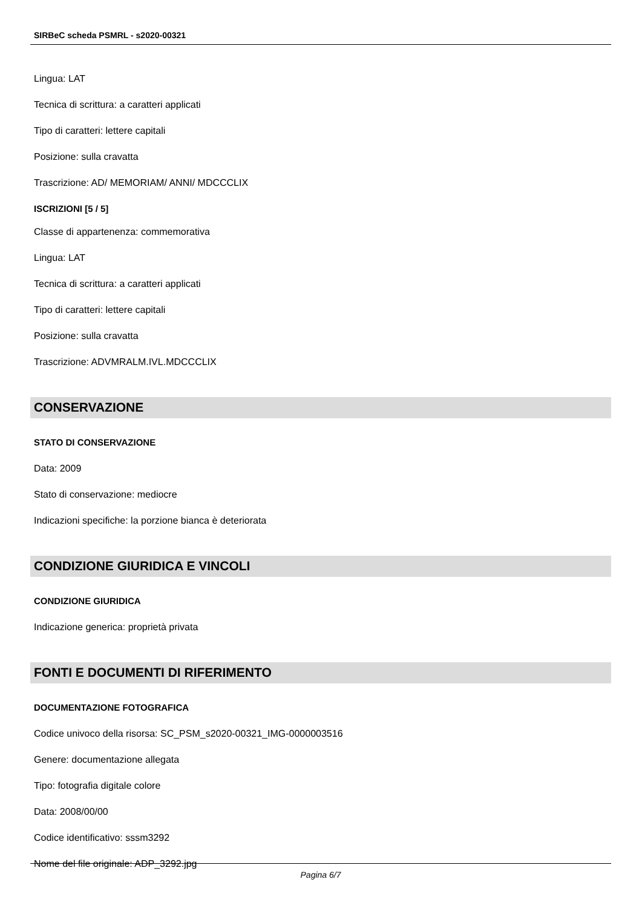SIRBeC scheda PSMRL - s2020-00321
Lingua: LAT
Tecnica di scrittura: a caratteri applicati
Tipo di caratteri: lettere capitali
Posizione: sulla cravatta
Trascrizione: AD/ MEMORIAM/ ANNI/ MDCCCLIX
ISCRIZIONI [5 / 5]
Classe di appartenenza: commemorativa
Lingua: LAT
Tecnica di scrittura: a caratteri applicati
Tipo di caratteri: lettere capitali
Posizione: sulla cravatta
Trascrizione: ADVMRALM.IVL.MDCCCLIX
CONSERVAZIONE
STATO DI CONSERVAZIONE
Data: 2009
Stato di conservazione: mediocre
Indicazioni specifiche: la porzione bianca è deteriorata
CONDIZIONE GIURIDICA E VINCOLI
CONDIZIONE GIURIDICA
Indicazione generica: proprietà privata
FONTI E DOCUMENTI DI RIFERIMENTO
DOCUMENTAZIONE FOTOGRAFICA
Codice univoco della risorsa: SC_PSM_s2020-00321_IMG-0000003516
Genere: documentazione allegata
Tipo: fotografia digitale colore
Data: 2008/00/00
Codice identificativo: sssm3292
Nome del file originale: ADP_3292.jpg
Pagina 6/7